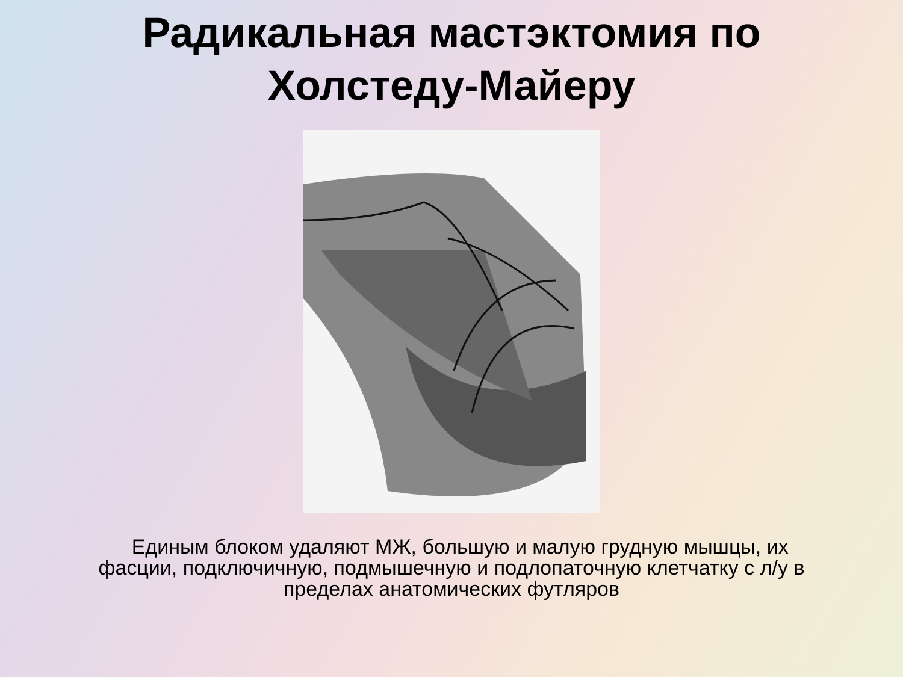Радикальная мастэктомия по
Холстеду-Майеру
Единым блоком удаляют МЖ, большую и малую грудную мышцы, их фасции, подключичную, подмышечную и подлопаточную клетчатку с л/у в пределах анатомических футляров